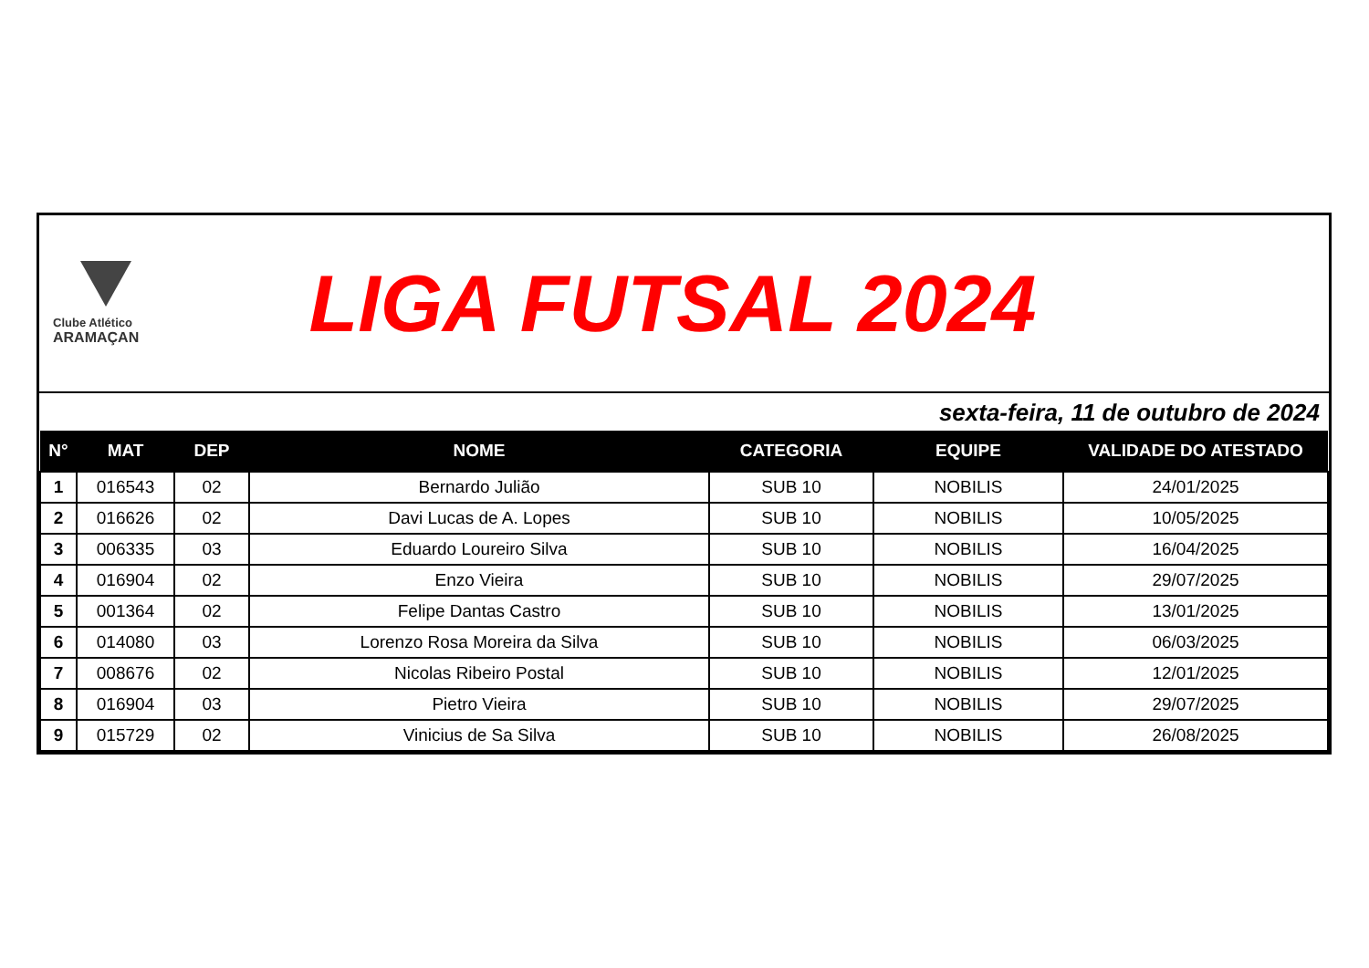Clube Atlético
ARAMAÇAN
LIGA FUTSAL 2024
sexta-feira, 11 de outubro de 2024
| N° | MAT | DEP | NOME | CATEGORIA | EQUIPE | VALIDADE DO ATESTADO |
| --- | --- | --- | --- | --- | --- | --- |
| 1 | 016543 | 02 | Bernardo Julião | SUB 10 | NOBILIS | 24/01/2025 |
| 2 | 016626 | 02 | Davi Lucas de A. Lopes | SUB 10 | NOBILIS | 10/05/2025 |
| 3 | 006335 | 03 | Eduardo Loureiro Silva | SUB 10 | NOBILIS | 16/04/2025 |
| 4 | 016904 | 02 | Enzo Vieira | SUB 10 | NOBILIS | 29/07/2025 |
| 5 | 001364 | 02 | Felipe Dantas Castro | SUB 10 | NOBILIS | 13/01/2025 |
| 6 | 014080 | 03 | Lorenzo Rosa Moreira da Silva | SUB 10 | NOBILIS | 06/03/2025 |
| 7 | 008676 | 02 | Nicolas Ribeiro Postal | SUB 10 | NOBILIS | 12/01/2025 |
| 8 | 016904 | 03 | Pietro Vieira | SUB 10 | NOBILIS | 29/07/2025 |
| 9 | 015729 | 02 | Vinicius de Sa Silva | SUB 10 | NOBILIS | 26/08/2025 |